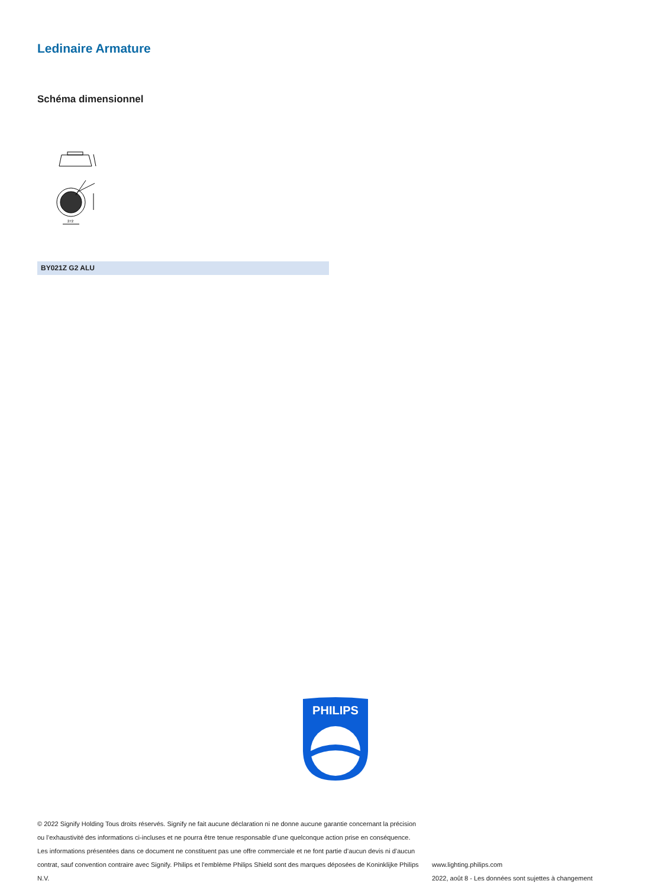Ledinaire Armature
Schéma dimensionnel
272
BY021Z G2 ALU
PHILIPS
© 2022 Signify Holding Tous droits réservés. Signify ne fait aucune déclaration ni ne donne aucune garantie concernant la précision ou l’exhaustivité des informations ci-incluses et ne pourra être tenue responsable d’une quelconque action prise en conséquence. Les informations présentées dans ce document ne constituent pas une offre commerciale et ne font partie d’aucun devis ni d’aucun contrat, sauf convention contraire avec Signify. Philips et l'emblème Philips Shield sont des marques déposées de Koninklijke Philips N.V.
www.lighting.philips.com
2022, août 8 - Les données sont sujettes à changement